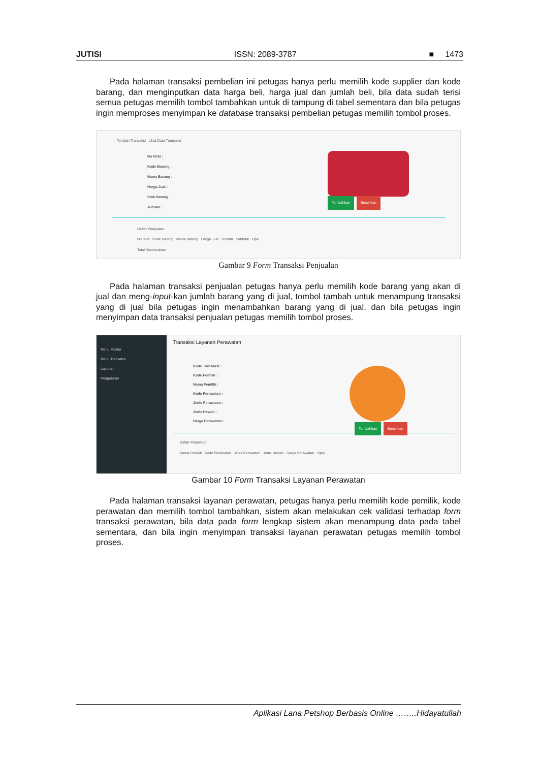JUTISI ISSN: 2089-3787 ■ 1473
Pada halaman transaksi pembelian ini petugas hanya perlu memilih kode supplier dan kode barang, dan menginputkan data harga beli, harga jual dan jumlah beli, bila data sudah terisi semua petugas memilih tombol tambahkan untuk di tampung di tabel sementara dan bila petugas ingin memproses menyimpan ke database transaksi pembelian petugas memilih tombol proses.
Tambah Transaksi Lihat Data Transaksi
No Nota :
Kode Barang :
Nama Barang :
Harga Jual :
Stok Barang :
Jumlah :
Tambahkan Bersihkan
Daftar Penjualan
No nota Kode Barang Nama Barang Harga Jual Jumlah Subtotal Opsi
Total Keseluruhan
Gambar 9 Form Transaksi Penjualan
Pada halaman transaksi penjualan petugas hanya perlu memilih kode barang yang akan di jual dan meng-input-kan jumlah barang yang di jual, tombol tambah untuk menampung transaksi yang di jual bila petugas ingin menambahkan barang yang di jual, dan bila petugas ingin menyimpan data transaksi penjualan petugas memilih tombol proses.
Menu Master
Menu Transaksi
Laporan
Pengaturan
Transaksi Layanan Perawatan
Kode Transaksi :
Kode Pemilik :
Nama Pemilik :
Kode Perawatan :
Jenis Perawatan :
Jenis Hewan :
Harga Perawatan :
Tambahkan Bersihkan
Daftar Perawatan
Nama Pemilik Kode Perawatan Jenis Perawatan Jenis Hewan Harga Perawatan Opsi
Gambar 10 Form Transaksi Layanan Perawatan
Pada halaman transaksi layanan perawatan, petugas hanya perlu memilih kode pemilik, kode perawatan dan memilih tombol tambahkan, sistem akan melakukan cek validasi terhadap form transaksi perawatan, bila data pada form lengkap sistem akan menampung data pada tabel sementara, dan bila ingin menyimpan transaksi layanan perawatan petugas memilih tombol proses.
Aplikasi Lana Petshop Berbasis Online ……..Hidayatullah